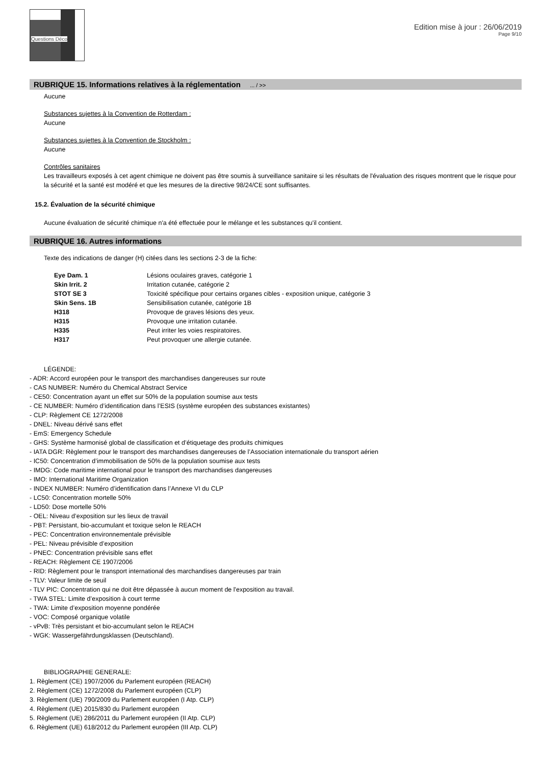Questions Déco
Edition mise à jour : 26/06/2019
Page 9/10
RUBRIQUE 15. Informations relatives à la réglementation ... / >>
Aucune
Substances sujettes à la Convention de Rotterdam :
Aucune
Substances sujettes à la Convention de Stockholm :
Aucune
Contrôles sanitaires
Les travailleurs exposés à cet agent chimique ne doivent pas être soumis à surveillance sanitaire si les résultats de l'évaluation des risques montrent que le risque pour la sécurité et la santé est modéré et que les mesures de la directive 98/24/CE sont suffisantes.
15.2. Évaluation de la sécurité chimique
Aucune évaluation de sécurité chimique n'a été effectuée pour le mélange et les substances qu'il contient.
RUBRIQUE 16. Autres informations
Texte des indications de danger (H) citées dans les sections 2-3 de la fiche:
| Eye Dam. 1 | Lésions oculaires graves, catégorie 1 |
| Skin Irrit. 2 | Irritation cutanée, catégorie 2 |
| STOT SE 3 | Toxicité spécifique pour certains organes cibles - exposition unique, catégorie 3 |
| Skin Sens. 1B | Sensibilisation cutanée, catégorie 1B |
| H318 | Provoque de graves lésions des yeux. |
| H315 | Provoque une irritation cutanée. |
| H335 | Peut irriter les voies respiratoires. |
| H317 | Peut provoquer une allergie cutanée. |
LÉGENDE:
- ADR: Accord européen pour le transport des marchandises dangereuses sur route
- CAS NUMBER: Numéro du Chemical Abstract Service
- CE50: Concentration ayant un effet sur 50% de la population soumise aux tests
- CE NUMBER: Numéro d’identification dans l’ESIS (système européen des substances existantes)
- CLP: Règlement CE 1272/2008
- DNEL: Niveau dérivé sans effet
- EmS: Emergency Schedule
- GHS: Système harmonisé global de classification et d’étiquetage des produits chimiques
- IATA DGR: Règlement pour le transport des marchandises dangereuses de l’Association internationale du transport aérien
- IC50: Concentration d’immobilisation de 50% de la population soumise aux tests
- IMDG: Code maritime international pour le transport des marchandises dangereuses
- IMO: International Maritime Organization
- INDEX NUMBER: Numéro d’identification dans l’Annexe VI du CLP
- LC50: Concentration mortelle 50%
- LD50: Dose mortelle 50%
- OEL: Niveau d’exposition sur les lieux de travail
- PBT: Persistant, bio-accumulant et toxique selon le REACH
- PEC: Concentration environnementale prévisible
- PEL: Niveau prévisible d’exposition
- PNEC: Concentration prévisible sans effet
- REACH: Règlement CE 1907/2006
- RID: Règlement pour le transport international des marchandises dangereuses par train
- TLV: Valeur limite de seuil
- TLV PIC: Concentration qui ne doit être dépassée à aucun moment de l'exposition au travail.
- TWA STEL: Limite d’exposition à court terme
- TWA: Limite d’exposition moyenne pondérée
- VOC: Composé organique volatile
- vPvB: Très persistant et bio-accumulant selon le REACH
- WGK: Wassergefährdungsklassen (Deutschland).
BIBLIOGRAPHIE GENERALE:
1. Règlement (CE) 1907/2006 du Parlement européen (REACH)
2. Règlement (CE) 1272/2008 du Parlement européen (CLP)
3. Règlement (UE) 790/2009 du Parlement européen (I Atp. CLP)
4. Règlement (UE) 2015/830 du Parlement européen
5. Règlement (UE) 286/2011 du Parlement européen (II Atp. CLP)
6. Règlement (UE) 618/2012 du Parlement européen (III Atp. CLP)